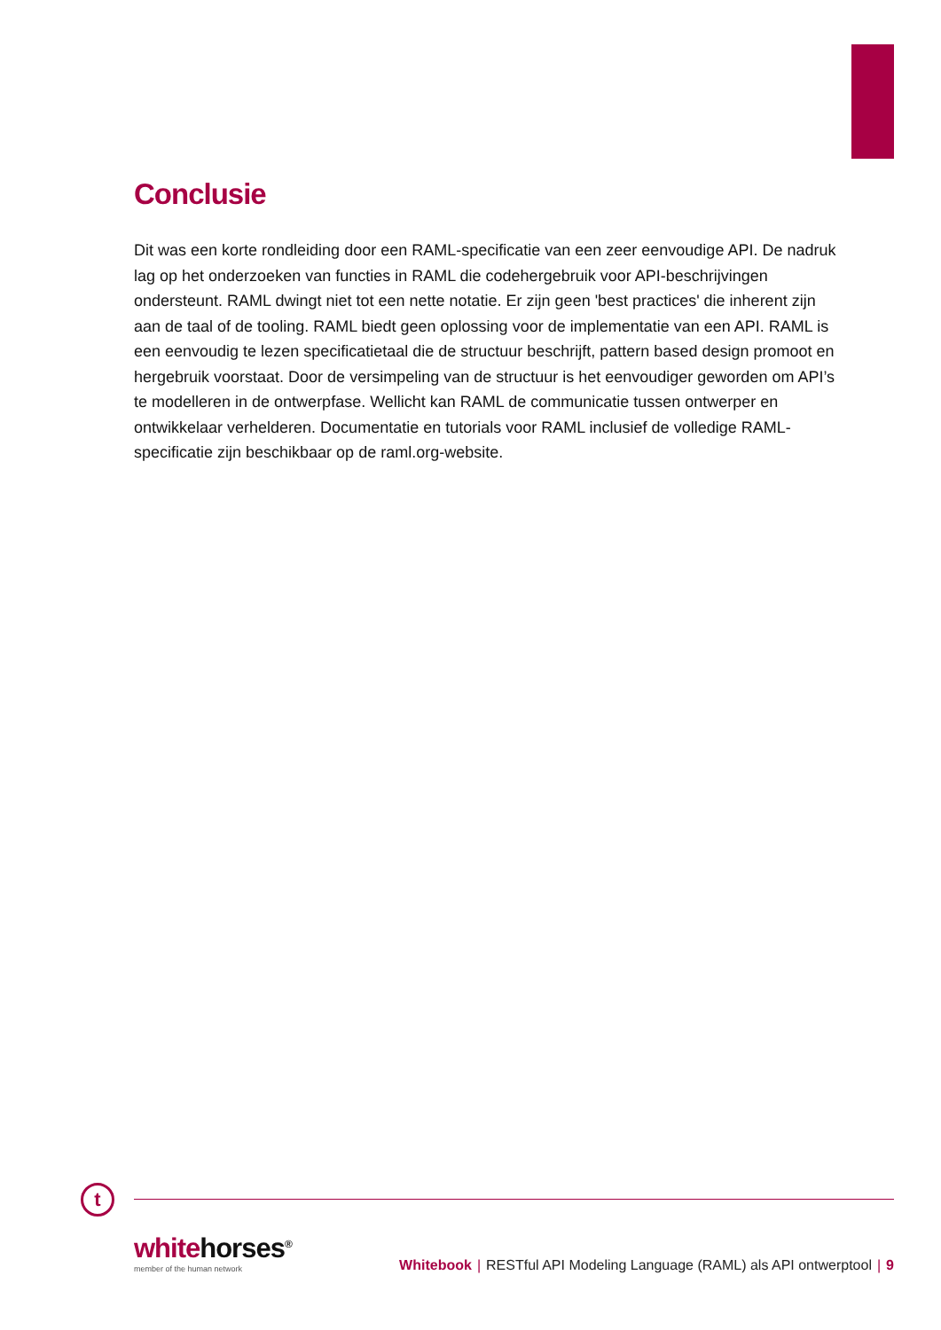Conclusie
Dit was een korte rondleiding door een RAML-specificatie van een zeer eenvoudige API. De nadruk lag op het onderzoeken van functies in RAML die codehergebruik voor API-beschrijvingen ondersteunt. RAML dwingt niet tot een nette notatie. Er zijn geen 'best practices' die inherent zijn aan de taal of de tooling. RAML biedt geen oplossing voor de implementatie van een API. RAML is een eenvoudig te lezen specificatietaal die de structuur beschrijft, pattern based design promoot en hergebruik voorstaat. Door de versimpeling van de structuur is het eenvoudiger geworden om API’s te modelleren in de ontwerpfase. Wellicht kan RAML de communicatie tussen ontwerper en ontwikkelaar verhelderen. Documentatie en tutorials voor RAML inclusief de volledige RAML-specificatie zijn beschikbaar op de raml.org-website.
t
whitehorses<sup>®</sup>
member of the human network
Whitebook | RESTful API Modeling Language (RAML) als API ontwerptool | 9